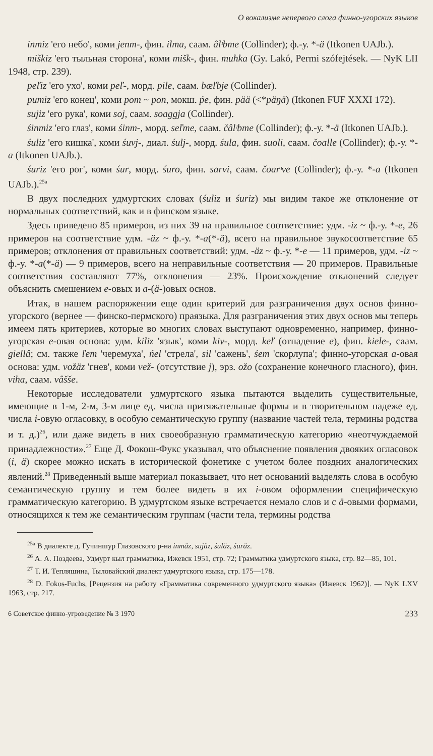О вокализме непервого слога финно-угорских языков
inmiz 'его небо', коми jenm-, фин. ilma, саам. âlᶦbme (Collinder); ф.-у. *-ä (Itkonen UAJb.).
miškiz 'его тыльная сторона', коми mišk-, фин. muhka (Gy. Lakó, Permi szófejtések. — NyK LII 1948, стр. 239).
peľiz 'его ухо', коми peľ-, морд. pile, саам. bæľbje (Collinder).
pumiz 'его конец', коми pom ~ pon, мокш. ṕe, фин. pää (<*päŋä) (Itkonen FUF XXXI 172).
sujiz 'его рука', коми soj, саам. soaggja (Collinder).
śinmiz 'его глаз', коми śinm-, морд. seľme, саам. čâlᶦbme (Collinder); ф.-у. *-ä (Itkonen UAJb.).
śuliz 'его кишка', коми śuvj-, диал. śulj-, морд. śula, фин. suoli, саам. čoalle (Collinder); ф.-у. *-a (Itkonen UAJb.).
śuriz 'его рог', коми śur, морд. śuro, фин. sarvi, саам. čoarᶦve (Collinder); ф.-у. *-a (Itkonen UAJb.).<sup>25a</sup>
В двух последних удмуртских словах (śuliz и śuriz) мы видим такое же отклонение от нормальных соответствий, как и в финском языке.
Здесь приведено 85 примеров, из них 39 на правильное соответствие: удм. -iz ~ ф.-у. *-e, 26 примеров на соответствие удм. -äz ~ ф.-у. *-a(*-ä), всего на правильное звукосоответствие 65 примеров; отклонения от правильных соответствий: удм. -äz ~ ф.-у. *-e — 11 примеров, удм. -iz ~ ф.-у. *-a(*-ä) — 9 примеров, всего на неправильные соответствия — 20 примеров. Правильные соответствия составляют 77%, отклонения — 23%. Происхождение отклонений следует объяснить смешением e-овых и a-(ä-)овых основ.
Итак, в нашем распоряжении еще один критерий для разграничения двух основ финно-угорского (вернее — финско-пермского) праязыка. Для разграничения этих двух основ мы теперь имеем пять критериев, которые во многих словах выступают одновременно, например, финно-угорская e-овая основа: удм. kiliz 'язык', коми kiv-, морд. keľ (отпадение e), фин. kiele-, саам. giellâ; см. также ľem 'черемуха', ńel 'стрела', sil 'сажень', śem 'скорлупа'; финно-угорская a-овая основа: удм. vožäz 'гнев', коми vež- (отсутствие j), эрз. ožo (сохранение конечного гласного), фин. viha, саам. vâšše.
Некоторые исследователи удмуртского языка пытаются выделить существительные, имеющие в 1-м, 2-м, 3-м лице ед. числа притяжательные формы и в творительном падеже ед. числа i-овую огласовку, в особую семантическую группу (название частей тела, термины родства и т. д.)<sup>26</sup>, или даже видеть в них своеобразную грамматическую категорию «неотчуждаемой принадлежности».<sup>27</sup> Еще Д. Фокош-Фукс указывал, что объяснение появления двоякиx огласовок (i, ä) скорее можно искать в исторической фонетике с учетом более поздних аналогических явлений.<sup>28</sup> Приведенный выше материал показывает, что нет оснований выделять слова в особую семантическую группу и тем более видеть в их i-овом оформлении специфическую грамматическую категорию. В удмуртском языке встречается немало слов и с ä-овыми формами, относящихся к тем же семантическим группам (части тела, термины родства
<sup>25a</sup> В диалекте д. Гучиншур Глазовского р-на inmäz, sujäz, śuläz, śuräz.
<sup>26</sup> А. А. Поздеева, Удмурт кыл грамматика, Ижевск 1951, стр. 72; Грамматика удмуртского языка, стр. 82—85, 101.
<sup>27</sup> Т. И. Тепляшина, Тыловайский диалект удмуртского языка, стр. 175—178.
<sup>28</sup> D. Fokos-Fuchs, [Рецензия на работу «Грамматика современного удмуртского языка» (Ижевск 1962)]. — NyK LXV 1963, стр. 217.
6 Советское финно-угроведение № 3 1970 233